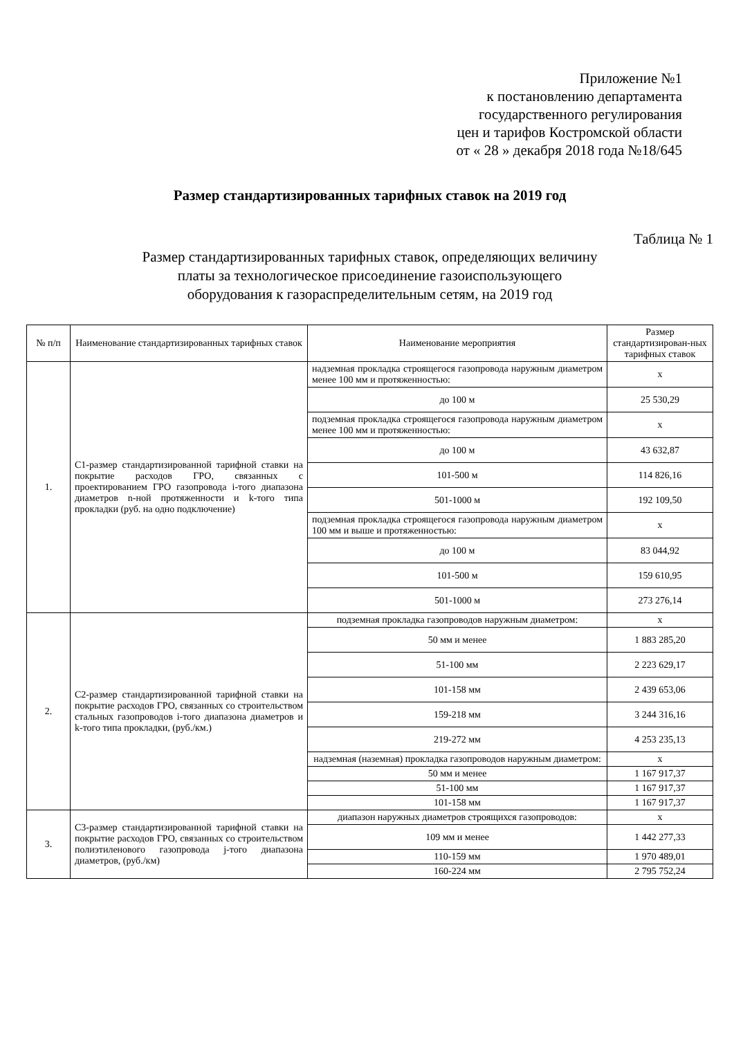Приложение №1
к постановлению департамента
государственного регулирования
цен и тарифов Костромской области
от « 28 » декабря 2018 года №18/645
Размер стандартизированных тарифных ставок на 2019 год
Таблица № 1
Размер стандартизированных тарифных ставок, определяющих величину
платы за технологическое присоединение газоиспользующего
оборудования к газораспределительным сетям, на 2019 год
| № п/п | Наименование стандартизированных тарифных ставок | Наименование мероприятия | Размер стандартизирован-ных тарифных ставок |
| --- | --- | --- | --- |
| 1. | С1-размер стандартизированной тарифной ставки на покрытие расходов ГРО, связанных с проектированием ГРО газопровода i-того диапазона диаметров n-ной протяженности и k-того типа прокладки (руб. на одно подключение) | надземная прокладка строящегося газопровода наружным диаметром менее 100 мм и протяженностью: | х |
| | | до 100 м | 25 530,29 |
| | | подземная прокладка строящегося газопровода наружным диаметром менее 100 мм и протяженностью: | х |
| | | до 100 м | 43 632,87 |
| | | 101-500 м | 114 826,16 |
| | | 501-1000 м | 192 109,50 |
| | | подземная прокладка строящегося газопровода наружным диаметром 100 мм и выше и протяженностью: | х |
| | | до 100 м | 83 044,92 |
| | | 101-500 м | 159 610,95 |
| | | 501-1000 м | 273 276,14 |
| 2. | С2-размер стандартизированной тарифной ставки на покрытие расходов ГРО, связанных со строительством стальных газопроводов i-того диапазона диаметров и k-того типа прокладки, (руб./км.) | подземная прокладка газопроводов наружным диаметром: | х |
| | | 50 мм и менее | 1 883 285,20 |
| | | 51-100 мм | 2 223 629,17 |
| | | 101-158 мм | 2 439 653,06 |
| | | 159-218 мм | 3 244 316,16 |
| | | 219-272 мм | 4 253 235,13 |
| | | надземная (наземная) прокладка газопроводов наружным диаметром: | х |
| | | 50 мм и менее | 1 167 917,37 |
| | | 51-100 мм | 1 167 917,37 |
| | | 101-158 мм | 1 167 917,37 |
| 3. | С3-размер стандартизированной тарифной ставки на покрытие расходов ГРО, связанных со строительством полиэтиленового газопровода j-того диапазона диаметров, (руб./км) | диапазон наружных диаметров строящихся газопроводов: | х |
| | | 109 мм и менее | 1 442 277,33 |
| | | 110-159 мм | 1 970 489,01 |
| | | 160-224 мм | 2 795 752,24 |